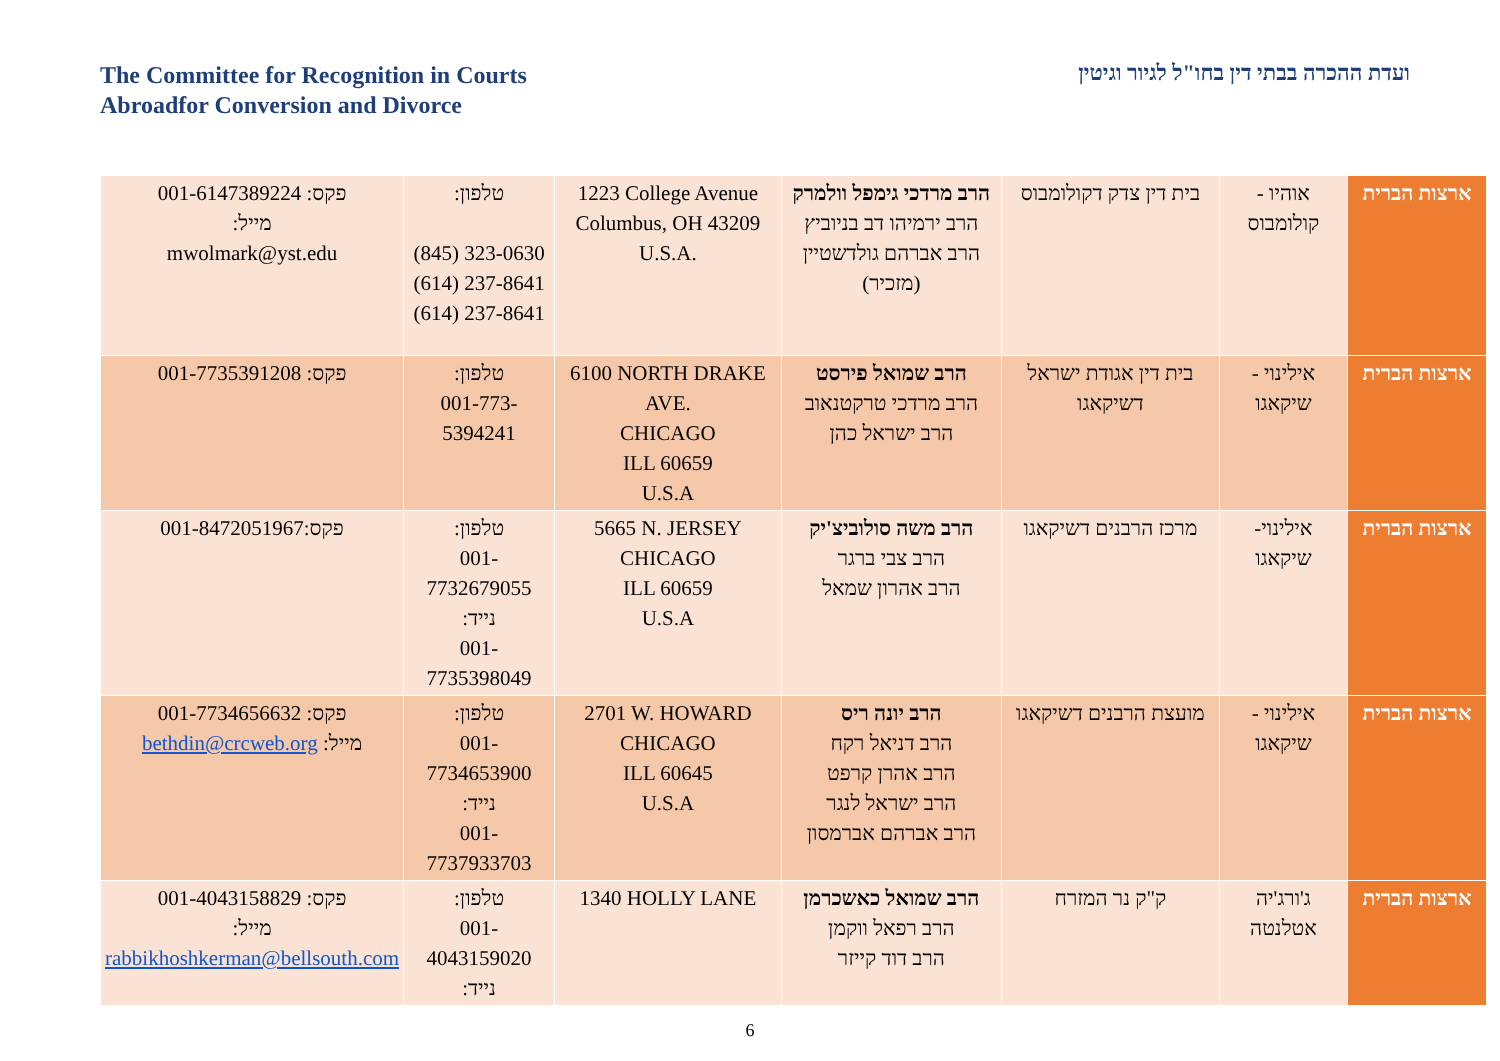The Committee for Recognition in Courts
Abroadfor Conversion and Divorce
ועדת ההכרה בבתי דין בחו"ל לגיור וגיטין
| ארצות הברית | אוהיו - קולומבוס | בית דין צדק דקולומבוס | הרב מרדכי גימפל וולמרק הרב ירמיהו דב בניוביץ הרב אברהם גולדשטיין (מזכיר) | 1223 College Avenue Columbus, OH 43209 U.S.A. | טלפון: (845) 323-0630 (614) 237-8641 (614) 237-8641 | פקס: 001-6147389224 מייל: mwolmark@yst.edu |
| ארצות הברית | אילינוי - שיקאגו | בית דין אגודת ישראל דשיקאגו | הרב שמואל פירסט הרב מרדכי טרקטנאוב הרב ישראל כהן | 6100 NORTH DRAKE AVE. CHICAGO ILL 60659 U.S.A | טלפון: 001-773-5394241 | פקס: 001-7735391208 |
| ארצות הברית | אילינוי- שיקאגו | מרכז הרבנים דשיקאגו | הרב משה סולוביצ'יק הרב צבי ברגר הרב אהרון שמאל | 5665 N. JERSEY CHICAGO ILL 60659 U.S.A | טלפון: 001-7732679055 נייד: 001-7735398049 | פקס:001-8472051967 |
| ארצות הברית | אילינוי - שיקאגו | מועצת הרבנים דשיקאגו | הרב יונה ריס הרב דניאל רקח הרב אהרן קרפט הרב ישראל לנגר הרב אברהם אברמסון | 2701 W. HOWARD CHICAGO ILL 60645 U.S.A | טלפון: 001-7734653900 נייד: 001-7737933703 | פקס: 001-7734656632 מייל: bethdin@crcweb.org |
| ארצות הברית | ג'ורג'יה אטלנטה | ק"ק נר המזרח | הרב שמואל כאשכרמן הרב רפאל ווקמן הרב דוד קייזר | 1340 HOLLY LANE | טלפון: 001-4043159020 נייד: | פקס: 001-4043158829 מייל: rabbikhoshkerman@bellsouth.com |
6